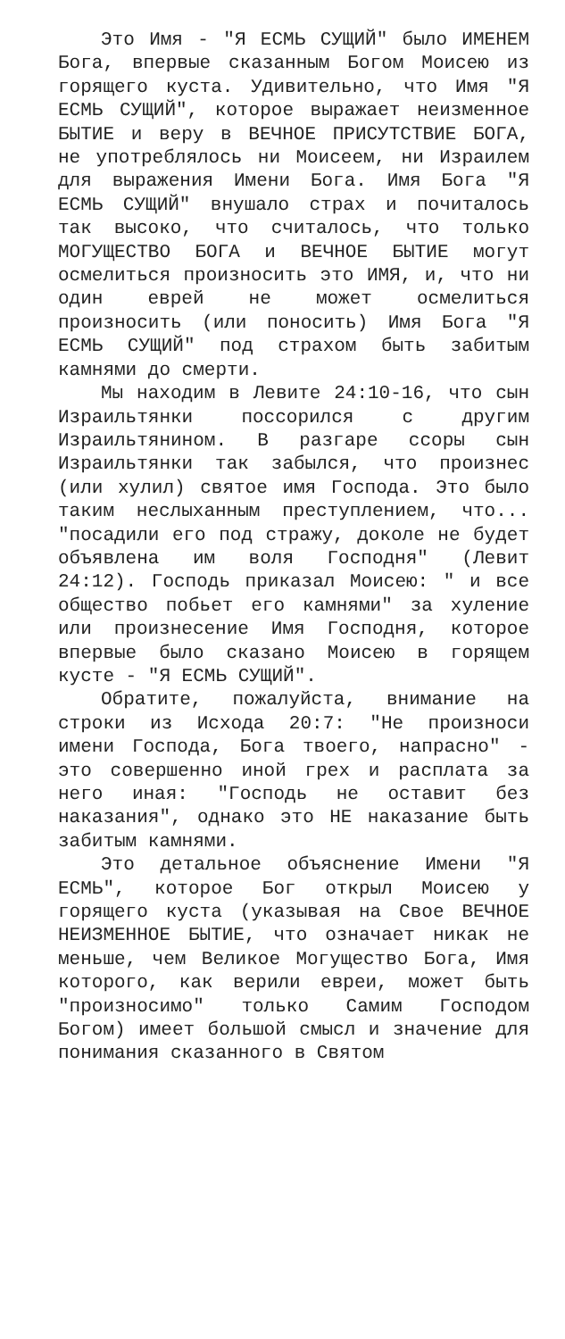Это Имя - "Я ЕСМЬ СУЩИЙ" было ИМЕНЕМ Бога, впервые сказанным Богом Моисею из горящего куста. Удивительно, что Имя "Я ЕСМЬ СУЩИЙ", которое выражает неизменное БЫТИЕ и веру в ВЕЧНОЕ ПРИСУТСТВИЕ БОГА, не употреблялось ни Моисеем, ни Израилем для выражения Имени Бога. Имя Бога "Я ЕСМЬ СУЩИЙ" внушало страх и почиталось так высоко, что считалось, что только МОГУЩЕСТВО БОГА и ВЕЧНОЕ БЫТИЕ могут осмелиться произносить это ИМЯ, и, что ни один еврей не может осмелиться произносить (или поносить) Имя Бога "Я ЕСМЬ СУЩИЙ" под страхом быть забитым камнями до смерти.
Мы находим в Левите 24:10-16, что сын Израильтянки поссорился с другим Израильтянином. В разгаре ссоры сын Израильтянки так забылся, что произнес (или хулил) святое имя Господа. Это было таким неслыханным преступлением, что... "посадили его под стражу, доколе не будет объявлена им воля Господня" (Левит 24:12). Господь приказал Моисею: " и все общество побьет его камнями" за хуление или произнесение Имя Господня, которое впервые было сказано Моисею в горящем кусте - "Я ЕСМЬ СУЩИЙ".
Обратите, пожалуйста, внимание на строки из Исхода 20:7: "Не произноси имени Господа, Бога твоего, напрасно" - это совершенно иной грех и расплата за него иная: "Господь не оставит без наказания", однако это НЕ наказание быть забитым камнями.
Это детальное объяснение Имени "Я ЕСМЬ", которое Бог открыл Моисею у горящего куста (указывая на Свое ВЕЧНОЕ НЕИЗМЕННОЕ БЫТИЕ, что означает никак не меньше, чем Великое Могущество Бога, Имя которого, как верили евреи, может быть "произносимо" только Самим Господом Богом) имеет большой смысл и значение для понимания сказанного в Святом